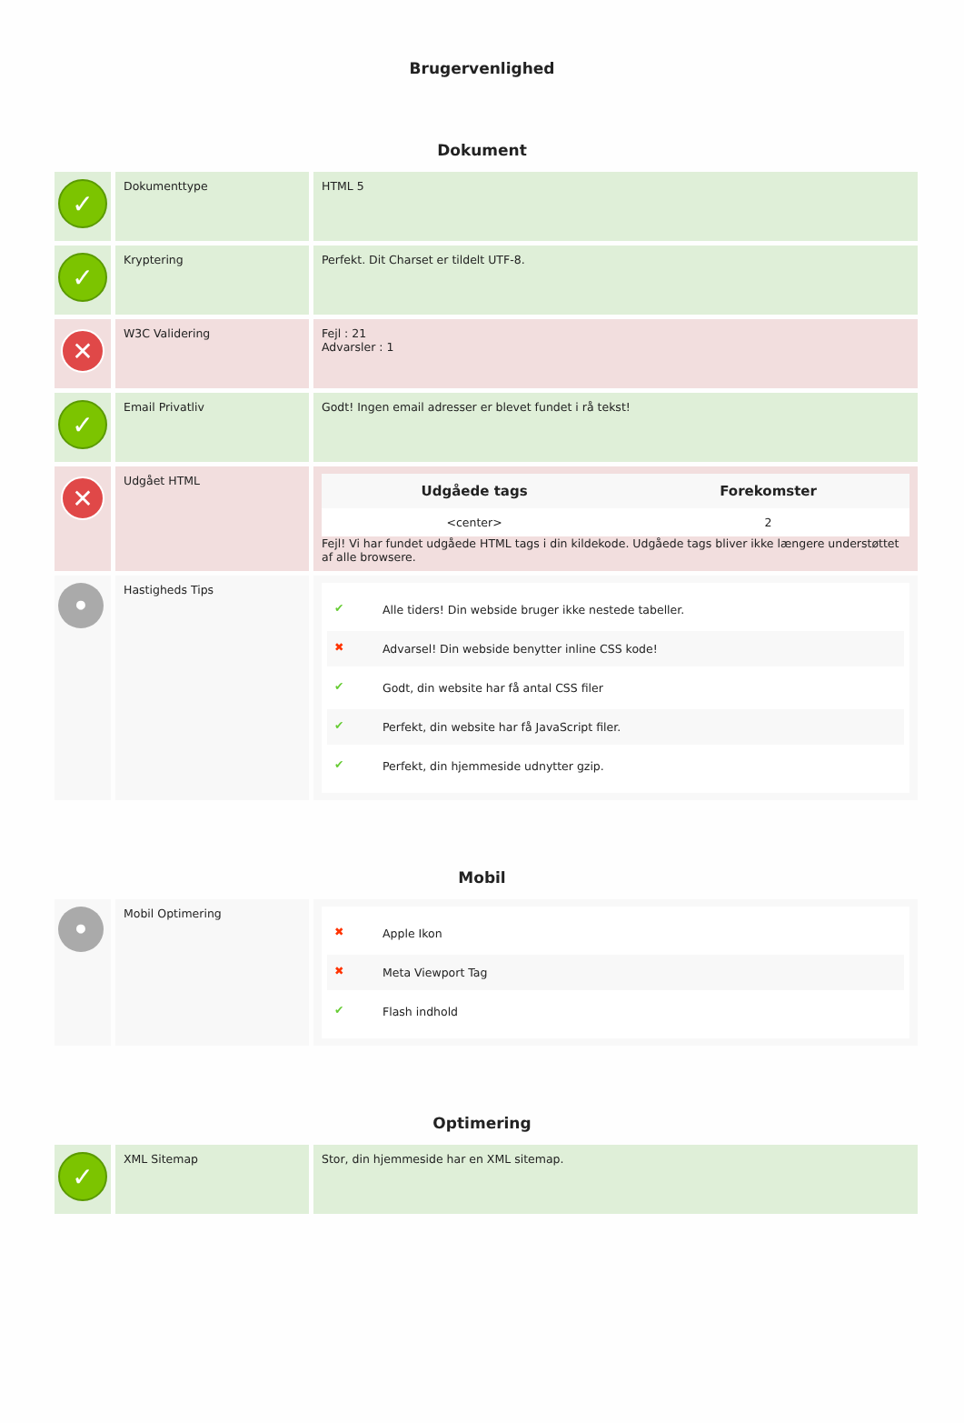Brugervenlighed
Dokument
| ✓ | Dokumenttype | HTML 5 |
| ✓ | Kryptering | Perfekt. Dit Charset er tildelt UTF-8. |
| ✕ | W3C Validering | Fejl : 21 Advarsler : 1 |
| ✓ | Email Privatliv | Godt! Ingen email adresser er blevet fundet i rå tekst! |
| ✕ | Udgået HTML | / Udgåede tags / Forekomster / / --- / --- / / <center> / 2 / Fejl! Vi har fundet udgåede HTML tags i din kildekode. Udgåede tags bliver ikke længere understøttet af alle browsere. |
| • | Hastigheds Tips | ✔ Alle tiders! Din webside bruger ikke nestede tabeller. ✖ Advarsel! Din webside benytter inline CSS kode! ✔ Godt, din website har få antal CSS filer ✔ Perfekt, din website har få JavaScript filer. ✔ Perfekt, din hjemmeside udnytter gzip. |
Mobil
| • | Mobil Optimering | ✖ Apple Ikon ✖ Meta Viewport Tag ✔ Flash indhold |
Optimering
| ✓ | XML Sitemap | Stor, din hjemmeside har en XML sitemap. |